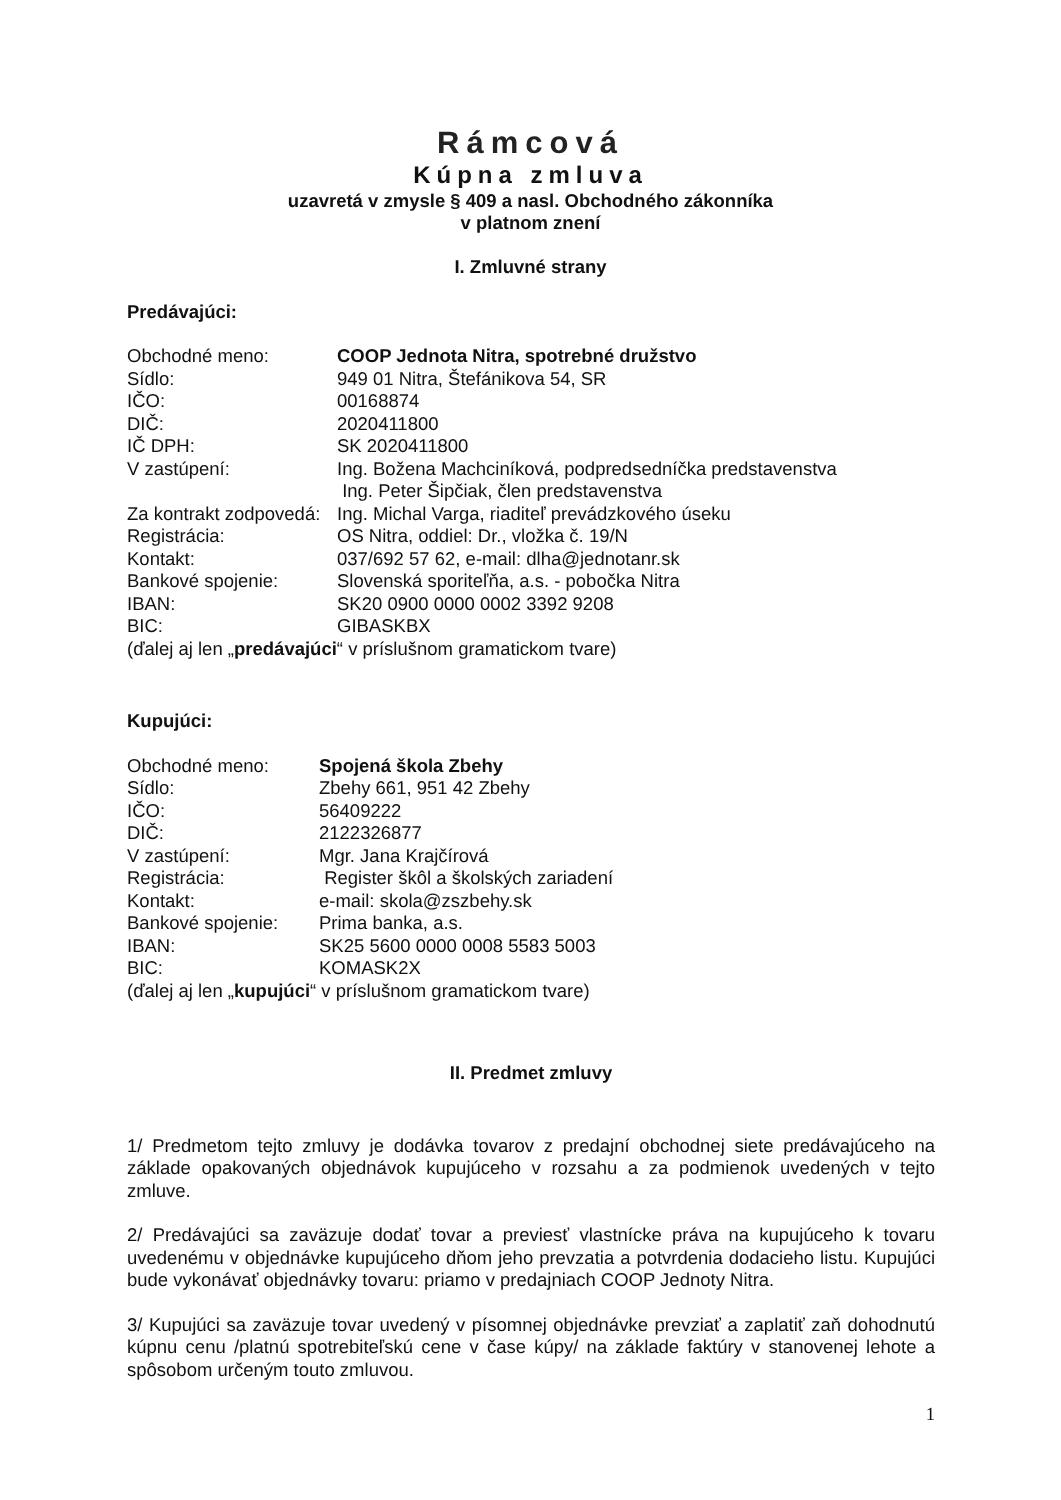Rámcová
Kúpna zmluva
uzavretá v zmysle § 409 a nasl. Obchodného zákonníka
v platnom znení
I. Zmluvné strany
Predávajúci:
Obchodné meno: COOP Jednota Nitra, spotrebné družstvo
Sídlo: 949 01 Nitra, Štefánikova 54, SR
IČO: 00168874
DIČ: 2020411800
IČ DPH: SK 2020411800
V zastúpení: Ing. Božena Machciníková, podpredsedníčka predstavenstva
Ing. Peter Šipčiak, člen predstavenstva
Za kontrakt zodpovedá: Ing. Michal Varga, riaditeľ prevádzkového úseku
Registrácia: OS Nitra, oddiel: Dr., vložka č. 19/N
Kontakt: 037/692 57 62, e-mail: dlha@jednotanr.sk
Bankové spojenie: Slovenská sporiteľňa, a.s. - pobočka Nitra
IBAN: SK20 0900 0000 0002 3392 9208
BIC: GIBASKBX
(ďalej aj len „predávajúci“ v príslušnom gramatickom tvare)
Kupujúci:
Obchodné meno: Spojená škola Zbehy
Sídlo: Zbehy 661, 951 42 Zbehy
IČO: 56409222
DIČ: 2122326877
V zastúpení: Mgr. Jana Krajčírová
Registrácia: Register škôl a školských zariadení
Kontakt: e-mail: skola@zszbehy.sk
Bankové spojenie: Prima banka, a.s.
IBAN: SK25 5600 0000 0008 5583 5003
BIC: KOMASK2X
(ďalej aj len „kupujúci“ v príslušnom gramatickom tvare)
II. Predmet zmluvy
1/ Predmetom tejto zmluvy je dodávka tovarov z predajní obchodnej siete predávajúceho na základe opakovaných objednávok kupujúceho v rozsahu a za podmienok uvedených v tejto zmluve.
2/ Predávajúci sa zaväzuje dodať tovar a previesť vlastnícke práva na kupujúceho k tovaru uvedenému v objednávke kupujúceho dňom jeho prevzatia a potvrdenia dodacieho listu. Kupujúci bude vykonávať objednávky tovaru: priamo v predajniach COOP Jednoty Nitra.
3/ Kupujúci sa zaväzuje tovar uvedený v písomnej objednávke prevziať a zaplatiť zaň dohodnutú kúpnu cenu /platnú spotrebiteľskú cene v čase kúpy/ na základe faktúry v stanovenej lehote a spôsobom určeným touto zmluvou.
1